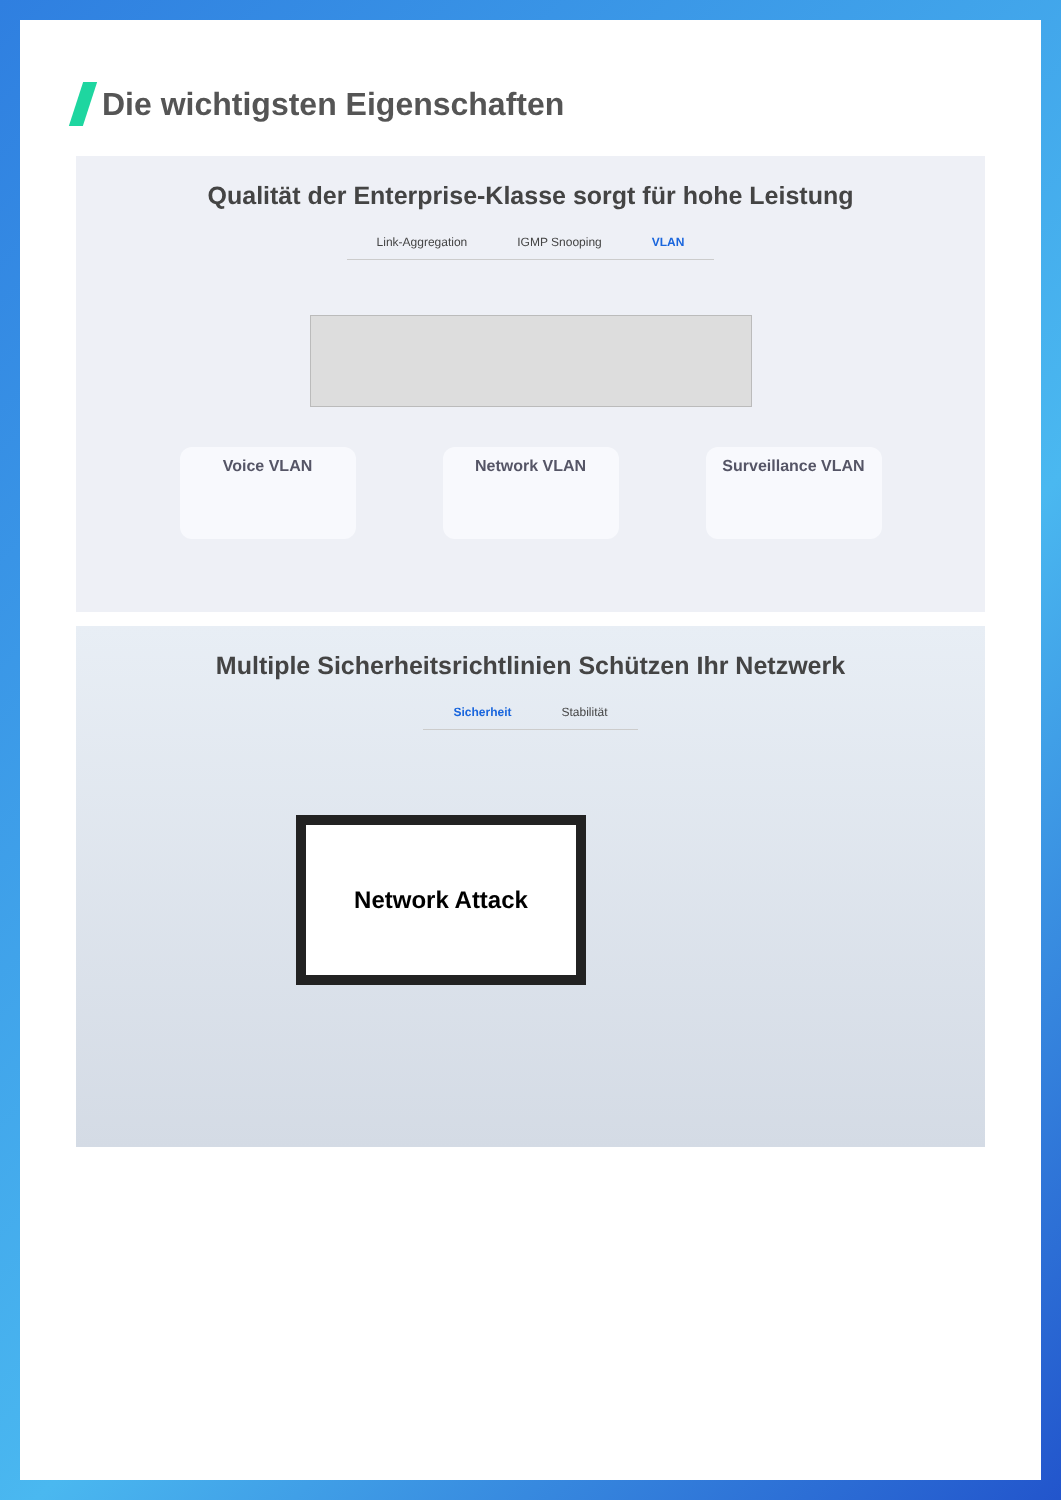Die wichtigsten Eigenschaften
Qualität der Enterprise-Klasse sorgt für hohe Leistung
Link-Aggregation IGMP Snooping VLAN
Voice VLAN Network VLAN Surveillance VLAN
Multiple Sicherheitsrichtlinien Schützen Ihr Netzwerk
Sicherheit Stabilität
Network Attack